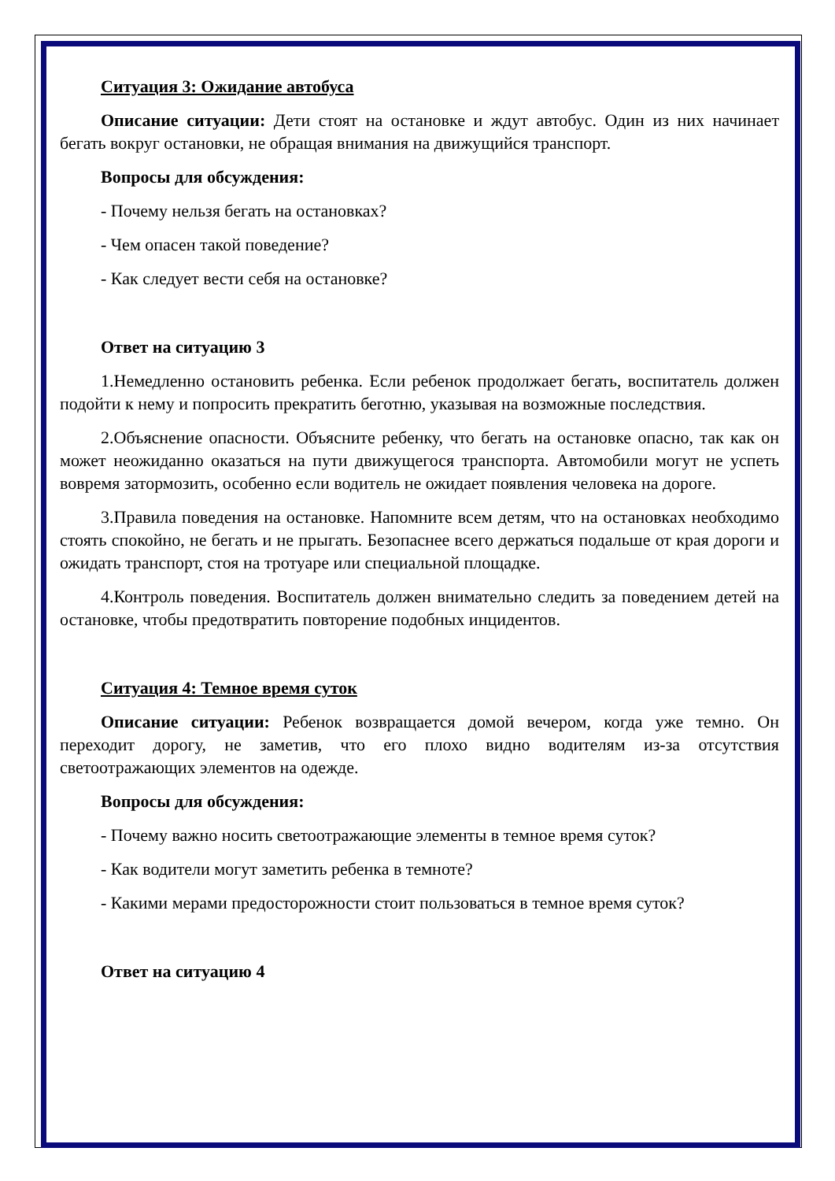Ситуация 3: Ожидание автобуса
Описание ситуации: Дети стоят на остановке и ждут автобус. Один из них начинает бегать вокруг остановки, не обращая внимания на движущийся транспорт.
Вопросы для обсуждения:
- Почему нельзя бегать на остановках?
- Чем опасен такой поведение?
- Как следует вести себя на остановке?
Ответ на ситуацию 3
1.Немедленно остановить ребенка. Если ребенок продолжает бегать, воспитатель должен подойти к нему и попросить прекратить беготню, указывая на возможные последствия.
2.Объяснение опасности. Объясните ребенку, что бегать на остановке опасно, так как он может неожиданно оказаться на пути движущегося транспорта. Автомобили могут не успеть вовремя затормозить, особенно если водитель не ожидает появления человека на дороге.
3.Правила поведения на остановке. Напомните всем детям, что на остановках необходимо стоять спокойно, не бегать и не прыгать. Безопаснее всего держаться подальше от края дороги и ожидать транспорт, стоя на тротуаре или специальной площадке.
4.Контроль поведения. Воспитатель должен внимательно следить за поведением детей на остановке, чтобы предотвратить повторение подобных инцидентов.
Ситуация 4: Темное время суток
Описание ситуации: Ребенок возвращается домой вечером, когда уже темно. Он переходит дорогу, не заметив, что его плохо видно водителям из-за отсутствия светоотражающих элементов на одежде.
Вопросы для обсуждения:
- Почему важно носить светоотражающие элементы в темное время суток?
- Как водители могут заметить ребенка в темноте?
- Какими мерами предосторожности стоит пользоваться в темное время суток?
Ответ на ситуацию 4